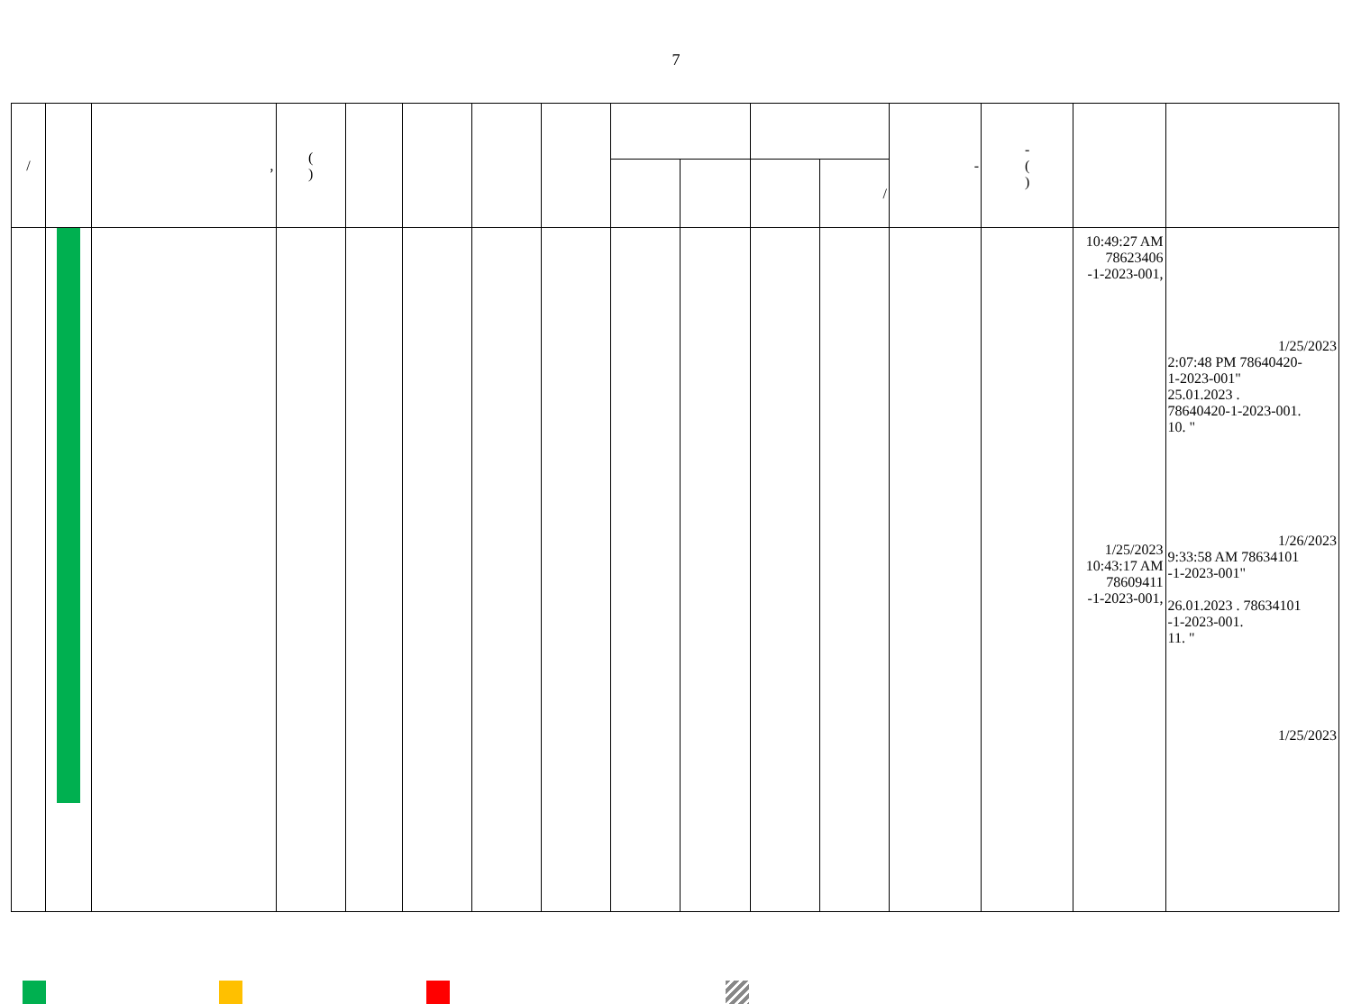7
| / | | , | ( ) | | | | | | | | | - | - ( ) | | |
| --- | --- | --- | --- | --- | --- | --- | --- | --- | --- | --- | --- | --- | --- | --- | --- |
| | | | | | | | | | | | / | | | | |
| | | | | | | | | | | | | | | 10:49:27 AM 78623406 -1-2023-001, 1/25/2023 10:43:17 AM 78609411 -1-2023-001, | 1/25/2023 2:07:48 PM 78640420- 1-2023-001" 25.01.2023 . 78640420-1-2023-001. 10. " 1/26/2023 9:33:58 AM 78634101 -1-2023-001" 26.01.2023 . 78634101 -1-2023-001. 11. " 1/25/2023 |